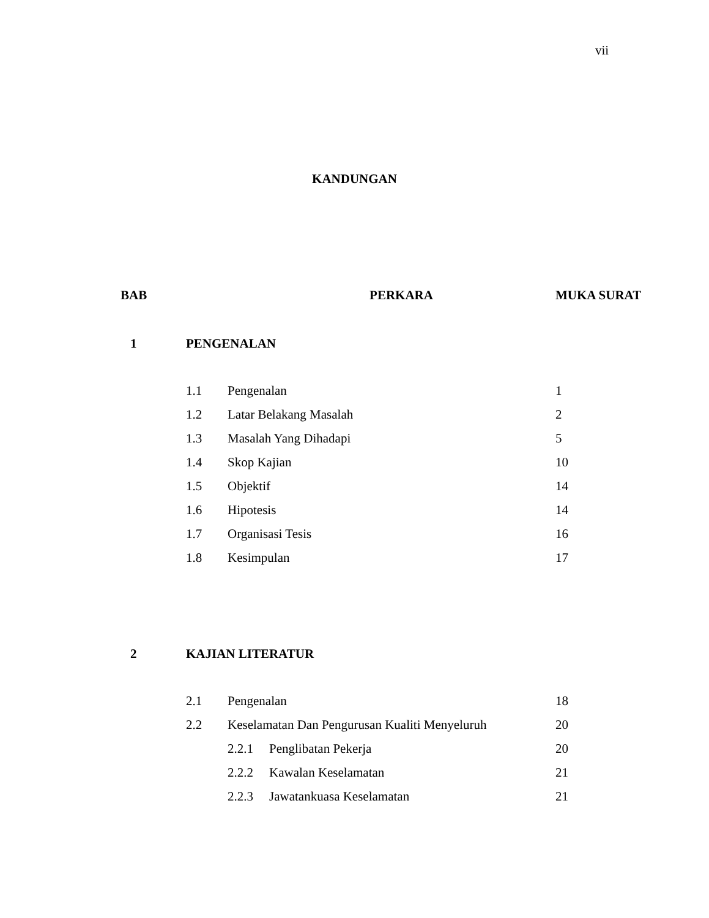vii
KANDUNGAN
| BAB | PERKARA | | | MUKA SURAT |
| --- | --- | --- | --- | --- |
| 1 | PENGENALAN | | | |
| | 1.1 | Pengenalan | | 1 |
| | 1.2 | Latar Belakang Masalah | | 2 |
| | 1.3 | Masalah Yang Dihadapi | | 5 |
| | 1.4 | Skop Kajian | | 10 |
| | 1.5 | Objektif | | 14 |
| | 1.6 | Hipotesis | | 14 |
| | 1.7 | Organisasi Tesis | | 16 |
| | 1.8 | Kesimpulan | | 17 |
| 2 | KAJIAN LITERATUR | | | |
| | 2.1 | Pengenalan | | 18 |
| | 2.2 | Keselamatan Dan Pengurusan Kualiti Menyeluruh | | 20 |
| | | 2.2.1 | Penglibatan Pekerja | 20 |
| | | 2.2.2 | Kawalan Keselamatan | 21 |
| | | 2.2.3 | Jawatankuasa Keselamatan | 21 |